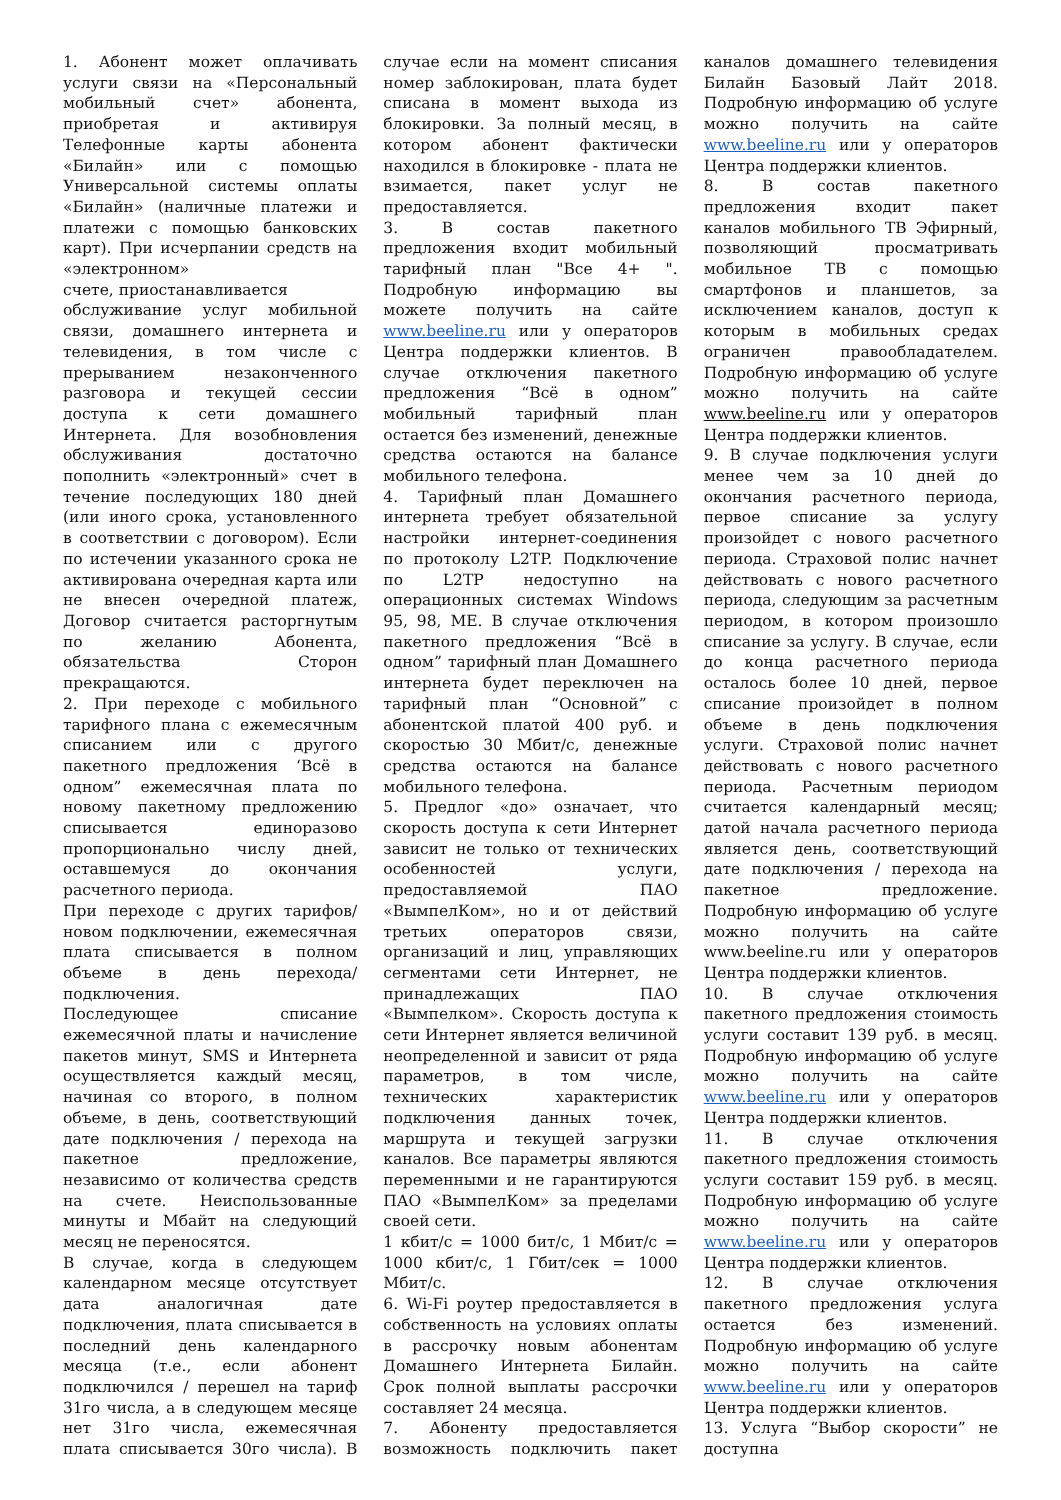1. Абонент может оплачивать услуги связи на «Персональный мобильный счет» абонента, приобретая и активируя Телефонные карты абонента «Билайн» или с помощью Универсальной системы оплаты «Билайн» (наличные платежи и платежи с помощью банковских карт). При исчерпании средств на «электронном»
счете, приостанавливается
обслуживание услуг мобильной связи, домашнего интернета и телевидения, в том числе с прерыванием незаконченного разговора и текущей сессии доступа к сети домашнего Интернета. Для возобновления обслуживания достаточно пополнить «электронный» счет в течение последующих 180 дней (или иного срока, установленного в соответствии с договором). Если по истечении указанного срока не активирована очередная карта или не внесен очередной платеж, Договор считается расторгнутым по желанию Абонента, обязательства Сторон прекращаются.
2. При переходе с мобильного тарифного плана с ежемесячным списанием или с другого пакетного предложения ‘Всё в одном” ежемесячная плата по новому пакетному предложению списывается единоразово пропорционально числу дней, оставшемуся до окончания расчетного периода.
При переходе с других тарифов/новом подключении, ежемесячная плата списывается в полном объеме в день перехода/подключения.
Последующее списание ежемесячной платы и начисление пакетов минут, SMS и Интернета осуществляется каждый месяц, начиная со второго, в полном объеме, в день, соответствующий дате подключения / перехода на пакетное предложение, независимо от количества средств на счете. Неиспользованные минуты и Мбайт на следующий месяц не переносятся.
В случае, когда в следующем календарном месяце отсутствует дата аналогичная дате подключения, плата списывается в последний день календарного месяца (т.е., если абонент подключился / перешел на тариф 31го числа, а в следующем месяце нет 31го числа, ежемесячная плата списывается 30го числа). В случае если на момент списания номер заблокирован, плата будет списана в момент выхода из блокировки. За полный месяц, в котором абонент фактически находился в блокировке - плата не взимается, пакет услуг не предоставляется.
3. В состав пакетного предложения входит мобильный тарифный план "Все 4+ ". Подробную информацию вы можете получить на сайте www.beeline.ru или у операторов Центра поддержки клиентов. В случае отключения пакетного предложения “Всё в одном” мобильный тарифный план остается без изменений, денежные средства остаются на балансе мобильного телефона.
4. Тарифный план Домашнего интернета требует обязательной настройки интернет-соединения по протоколу L2TP. Подключение по L2TP недоступно на операционных системах Windows 95, 98, ME. В случае отключения пакетного предложения “Всё в одном” тарифный план Домашнего интернета будет переключен на тарифный план “Основной” с абонентской платой 400 руб. и скоростью 30 Мбит/с, денежные средства остаются на балансе мобильного телефона.
5. Предлог «до» означает, что скорость доступа к сети Интернет зависит не только от технических особенностей услуги, предоставляемой ПАО «ВымпелКом», но и от действий третьих операторов связи, организаций и лиц, управляющих сегментами сети Интернет, не принадлежащих ПАО «Вымпелком». Скорость доступа к сети Интернет является величиной неопределенной и зависит от ряда параметров, в том числе, технических характеристик подключения данных точек, маршрута и текущей загрузки каналов. Все параметры являются переменными и не гарантируются ПАО «ВымпелКом» за пределами своей сети.
1 кбит/с = 1000 бит/с, 1 Мбит/с = 1000 кбит/с, 1 Гбит/сек = 1000 Мбит/с.
6. Wi-Fi роутер предоставляется в собственность на условиях оплаты в рассрочку новым абонентам Домашнего Интернета Билайн. Срок полной выплаты рассрочки составляет 24 месяца.
7. Абоненту предоставляется возможность подключить пакет каналов домашнего телевидения Билайн Базовый Лайт 2018. Подробную информацию об услуге можно получить на сайте www.beeline.ru или у операторов Центра поддержки клиентов.
8. В состав пакетного предложения входит пакет каналов мобильного ТВ Эфирный, позволяющий просматривать мобильное ТВ с помощью смартфонов и планшетов, за исключением каналов, доступ к которым в мобильных средах ограничен правообладателем. Подробную информацию об услуге можно получить на сайте www.beeline.ru или у операторов Центра поддержки клиентов.
9. В случае подключения услуги менее чем за 10 дней до окончания расчетного периода, первое списание за услугу произойдет с нового расчетного периода. Страховой полис начнет действовать с нового расчетного периода, следующим за расчетным периодом, в котором произошло списание за услугу. В случае, если до конца расчетного периода осталось более 10 дней, первое списание произойдет в полном объеме в день подключения услуги. Страховой полис начнет действовать с нового расчетного периода. Расчетным периодом считается календарный месяц; датой начала расчетного периода является день, соответствующий дате подключения / перехода на пакетное предложение. Подробную информацию об услуге можно получить на сайте www.beeline.ru или у операторов Центра поддержки клиентов.
10. В случае отключения пакетного предложения стоимость услуги составит 139 руб. в месяц. Подробную информацию об услуге можно получить на сайте www.beeline.ru или у операторов Центра поддержки клиентов.
11. В случае отключения пакетного предложения стоимость услуги составит 159 руб. в месяц. Подробную информацию об услуге можно получить на сайте www.beeline.ru или у операторов Центра поддержки клиентов.
12. В случае отключения пакетного предложения услуга остается без изменений. Подробную информацию об услуге можно получить на сайте www.beeline.ru или у операторов Центра поддержки клиентов.
13. Услуга “Выбор скорости” не доступна